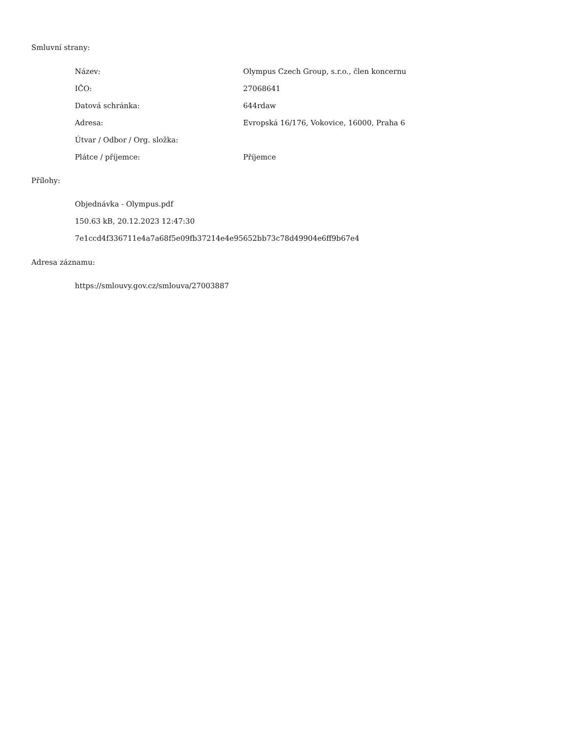Smluvní strany:
| Název: | Olympus Czech Group, s.r.o., člen koncernu |
| IČO: | 27068641 |
| Datová schránka: | 644rdaw |
| Adresa: | Evropská 16/176, Vokovice, 16000, Praha 6 |
| Útvar / Odbor / Org. složka: | |
| Plátce / příjemce: | Příjemce |
Přílohy:
Objednávka - Olympus.pdf
150.63 kB, 20.12.2023 12:47:30
7e1ccd4f336711e4a7a68f5e09fb37214e4e95652bb73c78d49904e6ff9b67e4
Adresa záznamu:
https://smlouvy.gov.cz/smlouva/27003887